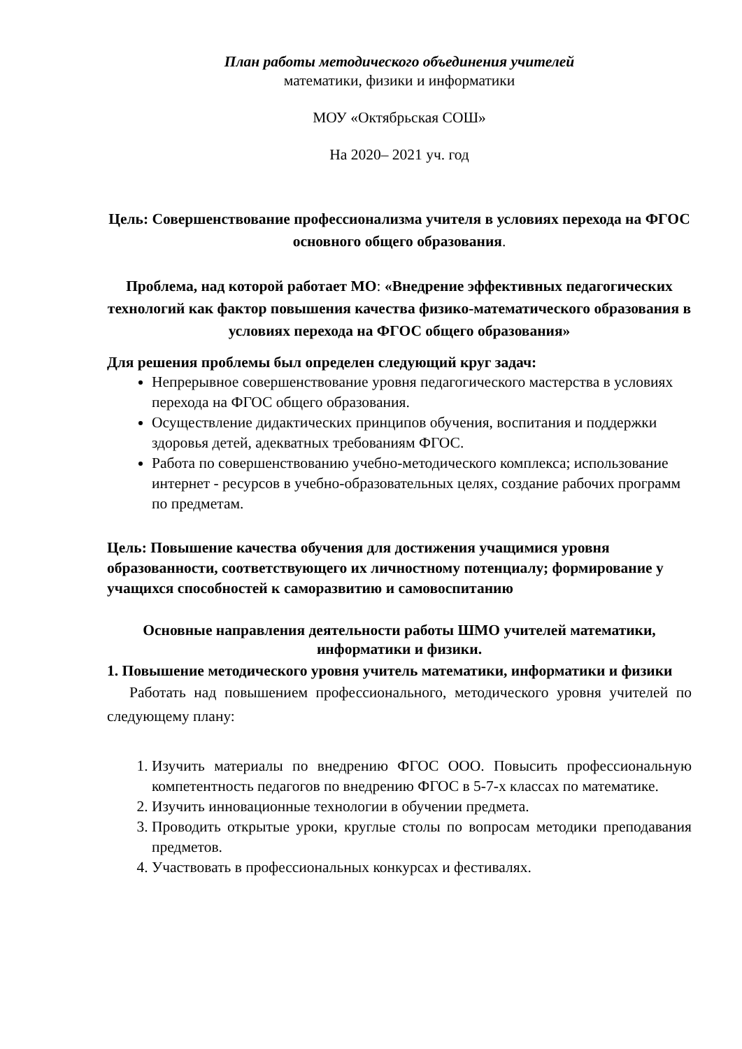План работы методического объединения учителей
математики, физики и информатики
МОУ «Октябрьская СОШ»
На 2020– 2021 уч. год
Цель: Совершенствование профессионализма учителя в условиях перехода на ФГОС основного общего образования.
Проблема, над которой работает МО: «Внедрение эффективных педагогических технологий как фактор повышения качества физико-математического образования в условиях перехода на ФГОС общего образования»
Для решения проблемы был определен следующий круг задач:
Непрерывное совершенствование уровня педагогического мастерства в условиях перехода на ФГОС общего образования.
Осуществление дидактических принципов обучения, воспитания и поддержки здоровья детей, адекватных требованиям ФГОС.
Работа по совершенствованию учебно-методического комплекса; использование интернет - ресурсов в учебно-образовательных целях, создание рабочих программ по предметам.
Цель: Повышение качества обучения для достижения учащимися уровня образованности, соответствующего их личностному потенциалу; формирование у учащихся способностей к саморазвитию и самовоспитанию
Основные направления деятельности работы ШМО учителей математики, информатики и физики.
1. Повышение методического уровня учитель математики, информатики и физики
Работать над повышением профессионального, методического уровня учителей по следующему плану:
1. Изучить материалы по внедрению ФГОС ООО. Повысить профессиональную компетентность педагогов по внедрению ФГОС в 5-7-х классах по математике.
2. Изучить инновационные технологии в обучении предмета.
3. Проводить открытые уроки, круглые столы по вопросам методики преподавания предметов.
4. Участвовать в профессиональных конкурсах и фестивалях.